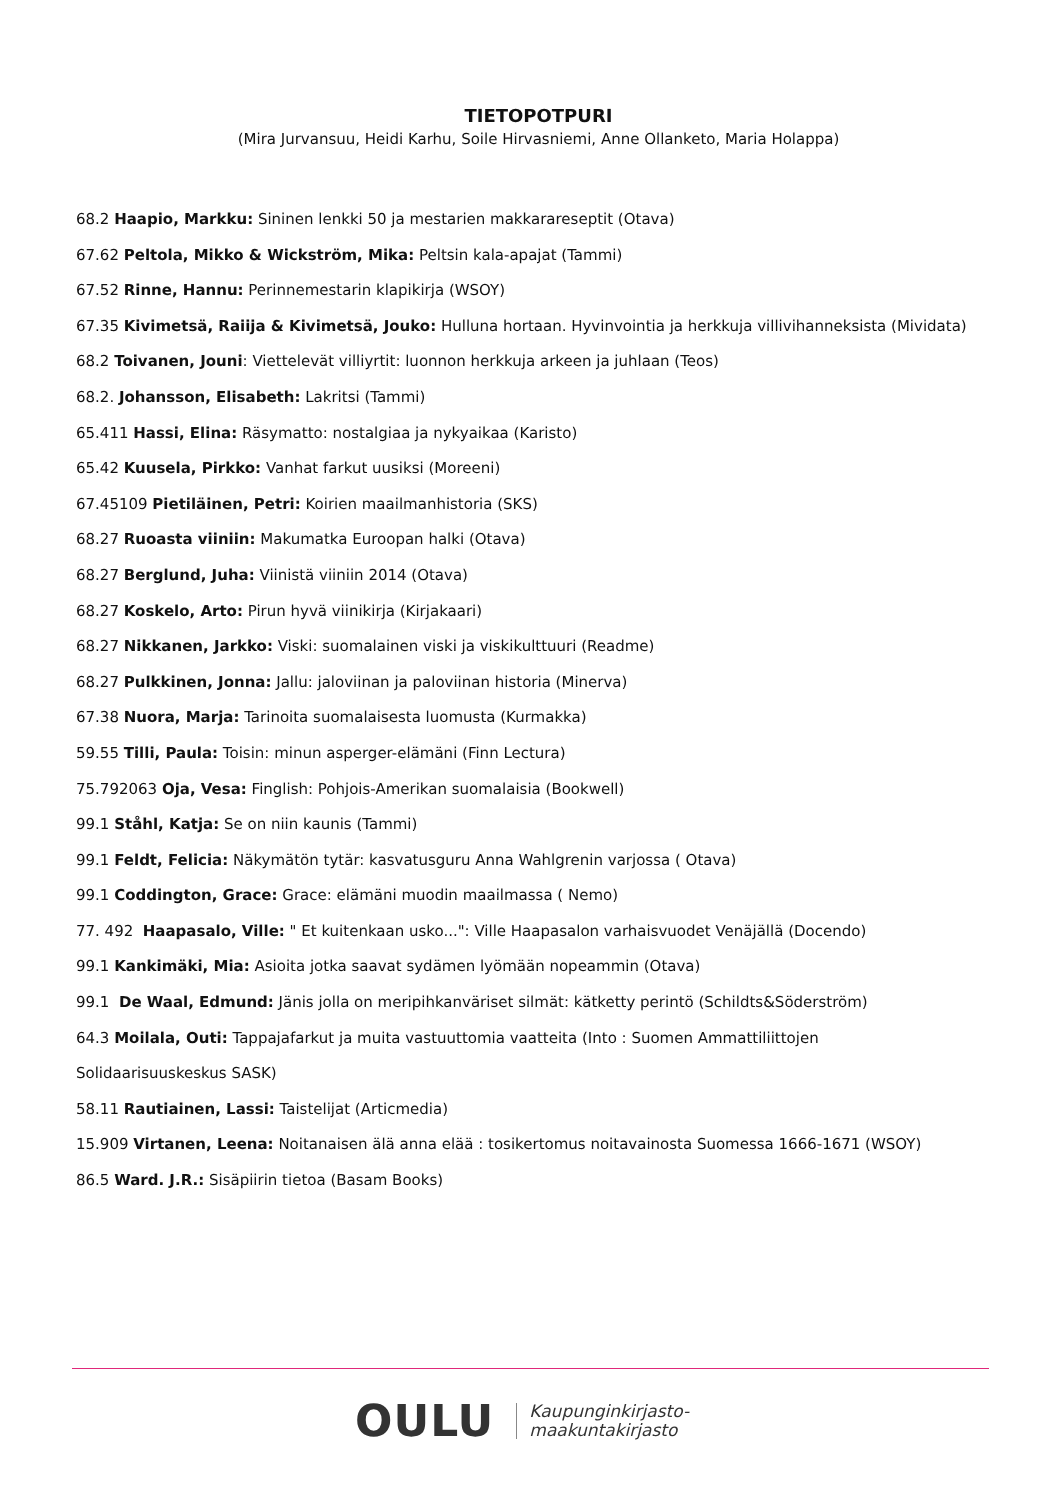TIETOPOTPURI
(Mira Jurvansuu, Heidi Karhu, Soile Hirvasniemi, Anne Ollanketo, Maria Holappa)
68.2 Haapio, Markku: Sininen lenkki 50 ja mestarien makkarareseptit (Otava)
67.62 Peltola, Mikko & Wickström, Mika: Peltsin kala-apajat (Tammi)
67.52 Rinne, Hannu: Perinnemestarin klapikirja (WSOY)
67.35 Kivimetsä, Raiija & Kivimetsä, Jouko: Hulluna hortaan. Hyvinvointia ja herkkuja villivihanneksista (Mividata)
68.2 Toivanen, Jouni: Viettelevät villiyrtit: luonnon herkkuja arkeen ja juhlaan (Teos)
68.2. Johansson, Elisabeth: Lakritsi (Tammi)
65.411 Hassi, Elina: Räsymatto: nostalgiaa ja nykyaikaa (Karisto)
65.42 Kuusela, Pirkko: Vanhat farkut uusiksi (Moreeni)
67.45109 Pietiläinen, Petri: Koirien maailmanhistoria (SKS)
68.27 Ruoasta viiniin: Makumatka Euroopan halki (Otava)
68.27 Berglund, Juha: Viinistä viiniin 2014 (Otava)
68.27 Koskelo, Arto: Pirun hyvä viinikirja (Kirjakaari)
68.27 Nikkanen, Jarkko: Viski: suomalainen viski ja viskikulttuuri (Readme)
68.27 Pulkkinen, Jonna: Jallu: jaloviinan ja paloviinan historia (Minerva)
67.38 Nuora, Marja: Tarinoita suomalaisesta luomusta (Kurmakka)
59.55 Tilli, Paula: Toisin: minun asperger-elämäni (Finn Lectura)
75.792063 Oja, Vesa: Finglish: Pohjois-Amerikan suomalaisia (Bookwell)
99.1 Ståhl, Katja: Se on niin kaunis (Tammi)
99.1 Feldt, Felicia: Näkymätön tytär: kasvatusguru Anna Wahlgrenin varjossa ( Otava)
99.1 Coddington, Grace: Grace: elämäni muodin maailmassa ( Nemo)
77. 492 Haapasalo, Ville: " Et kuitenkaan usko...": Ville Haapasalon varhaisvuodet Venäjällä (Docendo)
99.1 Kankimäki, Mia: Asioita jotka saavat sydämen lyömään nopeammin (Otava)
99.1 De Waal, Edmund: Jänis jolla on meripihkanväriset silmät: kätketty perintö (Schildts&Söderström)
64.3 Moilala, Outi: Tappajafarkut ja muita vastuuttomia vaatteita (Into : Suomen Ammattiliittojen
Solidaarisuuskeskus SASK)
58.11 Rautiainen, Lassi: Taistelijat (Articmedia)
15.909 Virtanen, Leena: Noitanaisen älä anna elää : tosikertomus noitavainosta Suomessa 1666-1671 (WSOY)
86.5 Ward. J.R.: Sisäpiirin tietoa (Basam Books)
OULU Kaupunginkirjasto-
maakuntakirjasto